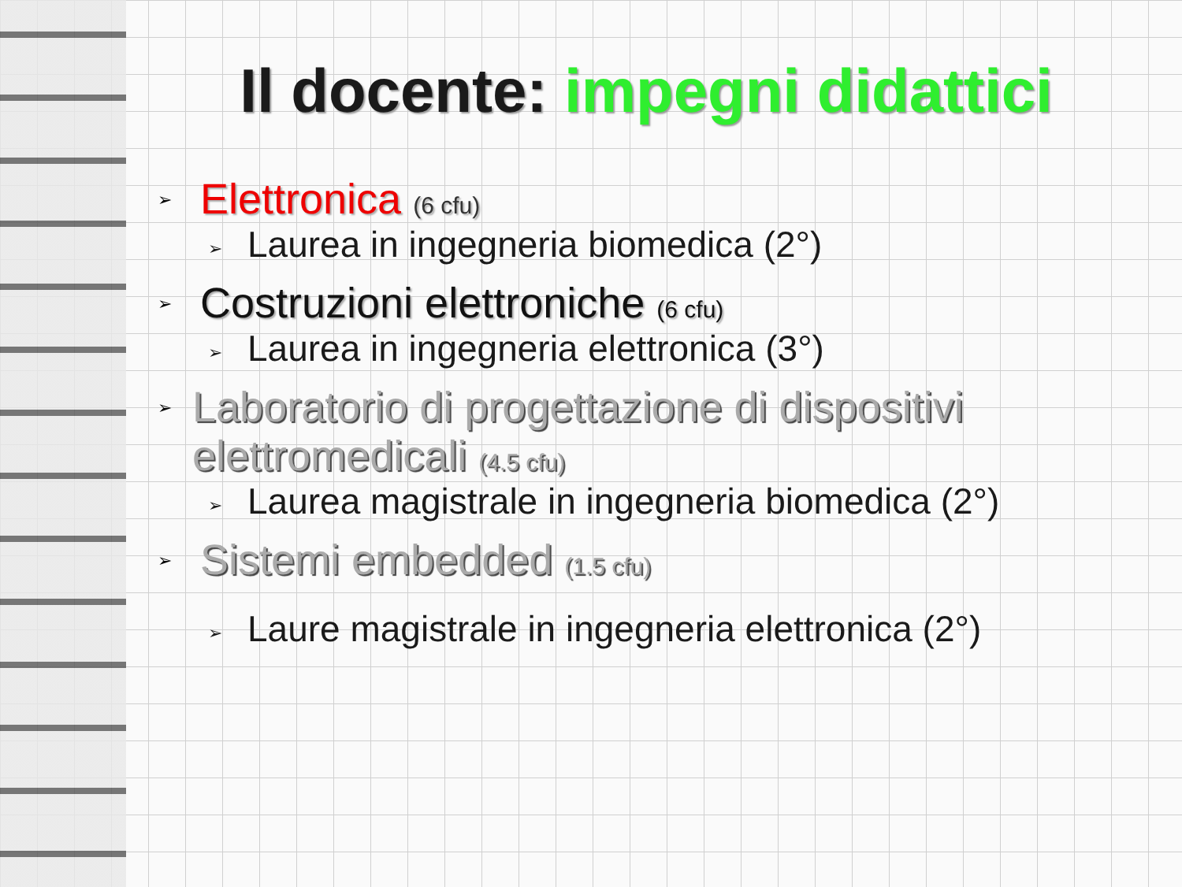Il docente: impegni didattici
➢
Elettronica (6 cfu)
➢
Laurea in ingegneria biomedica (2°)
➢
Costruzioni elettroniche (6 cfu)
➢
Laurea in ingegneria elettronica (3°)
➢
Laboratorio di progettazione di dispositivi elettromedicali (4.5 cfu)
➢
Laurea magistrale in ingegneria biomedica (2°)
➢
Sistemi embedded (1.5 cfu)
➢
Laure magistrale in ingegneria elettronica (2°)